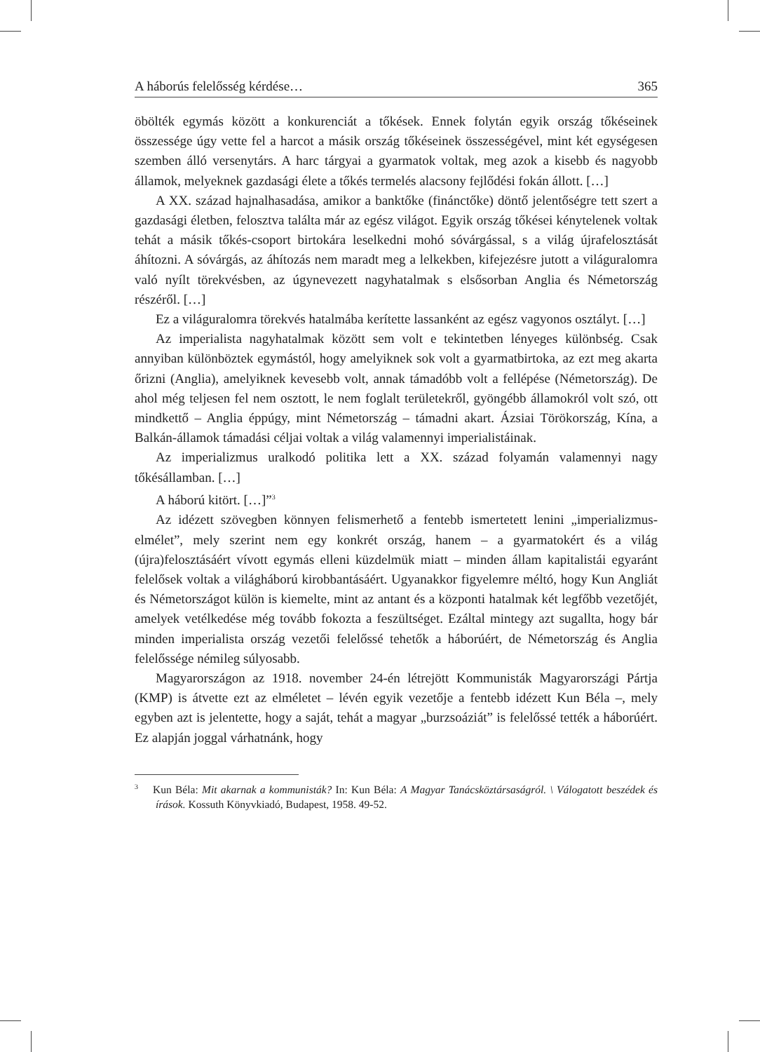A háborús felelősség kérdése… 365
öbölték egymás között a konkurenciát a tőkések. Ennek folytán egyik ország tőkéseinek összessége úgy vette fel a harcot a másik ország tőkéseinek összességével, mint két egységesen szemben álló versenytárs. A harc tárgyai a gyarmatok voltak, meg azok a kisebb és nagyobb államok, melyeknek gazdasági élete a tőkés termelés alacsony fejlődési fokán állott. […]
A XX. század hajnalhasadása, amikor a banktőke (finánctőke) döntő jelentőségre tett szert a gazdasági életben, felosztva találta már az egész világot. Egyik ország tőkései kénytelenek voltak tehát a másik tőkés-csoport birtokára leselkedni mohó sóvárgással, s a világ újrafelosztását áhítozni. A sóvárgás, az áhítozás nem maradt meg a lelkekben, kifejezésre jutott a világuralomra való nyílt törekvésben, az úgynevezett nagyhatalmak s elsősorban Anglia és Németország részéről. […]
Ez a világuralomra törekvés hatalmába kerítette lassanként az egész vagyonos osztályt. […]
Az imperialista nagyhatalmak között sem volt e tekintetben lényeges különbség. Csak annyiban különböztek egymástól, hogy amelyiknek sok volt a gyarmatbirtoka, az ezt meg akarta őrizni (Anglia), amelyiknek kevesebb volt, annak támadóbb volt a fellépése (Németország). De ahol még teljesen fel nem osztott, le nem foglalt területekről, gyöngébb államokról volt szó, ott mindkettő – Anglia éppúgy, mint Németország – támadni akart. Ázsiai Törökország, Kína, a Balkán-államok támadási céljai voltak a világ valamennyi imperialistáinak.
Az imperializmus uralkodó politika lett a XX. század folyamán valamennyi nagy tőkésállamban. […]
A háború kitört. […]”<sup>3</sup>
Az idézett szövegben könnyen felismerhető a fentebb ismertetett lenini „imperializmus-elmélet”, mely szerint nem egy konkrét ország, hanem – a gyarmatokért és a világ (újra)felosztásáért vívott egymás elleni küzdelmük miatt – minden állam kapitalistái egyaránt felelősek voltak a világháború kirobbantásáért. Ugyanakkor figyelemre méltó, hogy Kun Angliát és Németországot külön is kiemelte, mint az antant és a központi hatalmak két legfőbb vezetőjét, amelyek vetélkedése még tovább fokozta a feszültséget. Ezáltal mintegy azt sugallta, hogy bár minden imperialista ország vezetői felelőssé tehetők a háborúért, de Németország és Anglia felelőssége némileg súlyosabb.
Magyarországon az 1918. november 24-én létrejött Kommunisták Magyarországi Pártja (KMP) is átvette ezt az elméletet – lévén egyik vezetője a fentebb idézett Kun Béla –, mely egyben azt is jelentette, hogy a saját, tehát a magyar „burzsoáziát” is felelőssé tették a háborúért. Ez alapján joggal várhatnánk, hogy
<sup>3</sup> Kun Béla: Mit akarnak a kommunisták? In: Kun Béla: A Magyar Tanácsköztársaságról. \ Válogatott beszédek és írások. Kossuth Könyvkiadó, Budapest, 1958. 49-52.